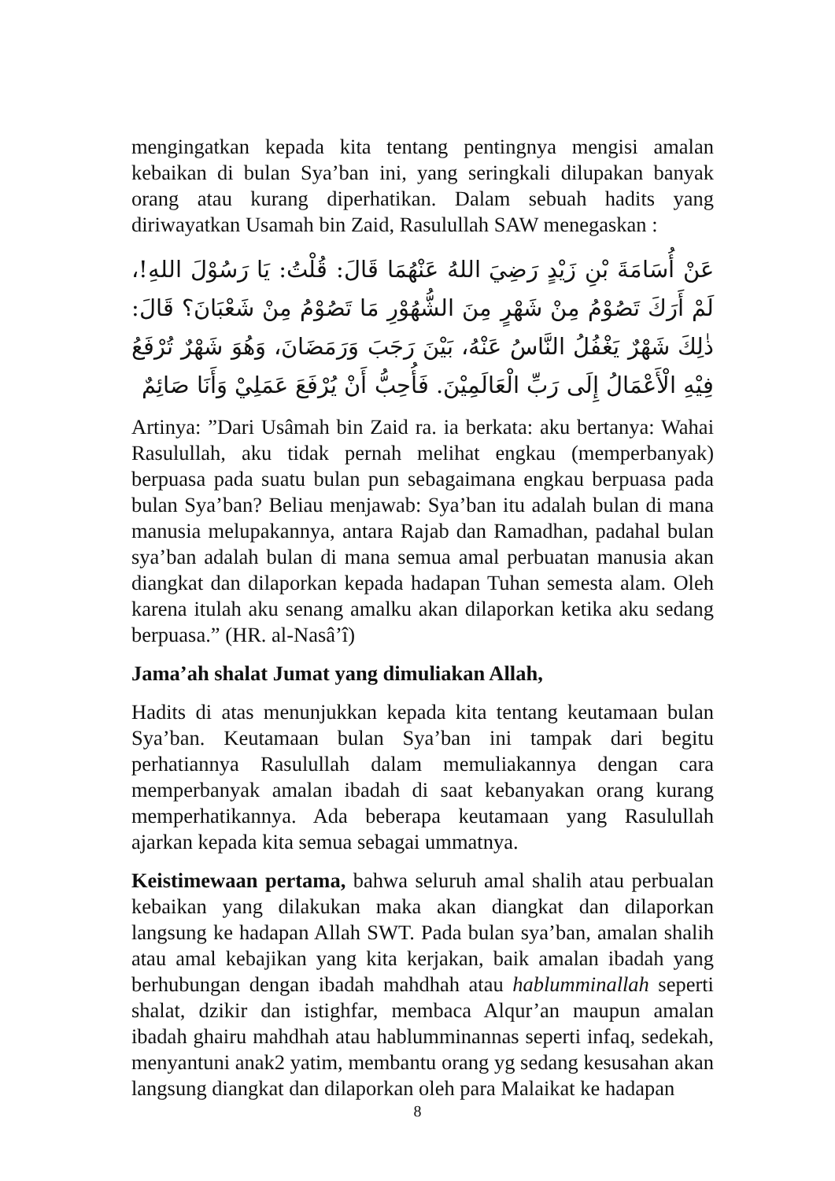mengingatkan kepada kita tentang pentingnya mengisi amalan kebaikan di bulan Sya’ban ini, yang seringkali dilupakan banyak orang atau kurang diperhatikan. Dalam sebuah hadits yang diriwayatkan Usamah bin Zaid, Rasulullah SAW menegaskan :
عَنْ أُسَامَةَ بْنِ زَيْدٍ رَضِيَ اللهُ عَنْهُمَا قَالَ: قُلْتُ: يَا رَسُوْلَ اللهِ!، لَمْ أَرَكَ تَصُوْمُ مِنْ شَهْرٍ مِنَ الشُّهُوْرِ مَا تَصُوْمُ مِنْ شَعْبَانَ؟ قَالَ: ذٰلِكَ شَهْرٌ يَغْفُلُ النَّاسُ عَنْهُ، بَيْنَ رَجَبَ وَرَمَضَانَ، وَهُوَ شَهْرٌ تُرْفَعُ فِيْهِ الْأَعْمَالُ إِلَى رَبِّ الْعَالَمِيْنَ. فَأُحِبُّ أَنْ يُرْفَعَ عَمَلِيْ وَأَنَا صَائِمٌ
Artinya: ”Dari Usâmah bin Zaid ra. ia berkata: aku bertanya: Wahai Rasulullah, aku tidak pernah melihat engkau (memperbanyak) berpuasa pada suatu bulan pun sebagaimana engkau berpuasa pada bulan Sya’ban? Beliau menjawab: Sya’ban itu adalah bulan di mana manusia melupakannya, antara Rajab dan Ramadhan, padahal bulan sya’ban adalah bulan di mana semua amal perbuatan manusia akan diangkat dan dilaporkan kepada hadapan Tuhan semesta alam. Oleh karena itulah aku senang amalku akan dilaporkan ketika aku sedang berpuasa.” (HR. al-Nasâ’î)
Jama’ah shalat Jumat yang dimuliakan Allah,
Hadits di atas menunjukkan kepada kita tentang keutamaan bulan Sya’ban. Keutamaan bulan Sya’ban ini tampak dari begitu perhatiannya Rasulullah dalam memuliakannya dengan cara memperbanyak amalan ibadah di saat kebanyakan orang kurang memperhatikannya. Ada beberapa keutamaan yang Rasulullah ajarkan kepada kita semua sebagai ummatnya.
Keistimewaan pertama, bahwa seluruh amal shalih atau perbualan kebaikan yang dilakukan maka akan diangkat dan dilaporkan langsung ke hadapan Allah SWT. Pada bulan sya’ban, amalan shalih atau amal kebajikan yang kita kerjakan, baik amalan ibadah yang berhubungan dengan ibadah mahdhah atau hablumminallah seperti shalat, dzikir dan istighfar, membaca Alqur’an maupun amalan ibadah ghairu mahdhah atau hablumminannas seperti infaq, sedekah, menyantuni anak2 yatim, membantu orang yg sedang kesusahan akan langsung diangkat dan dilaporkan oleh para Malaikat ke hadapan
8